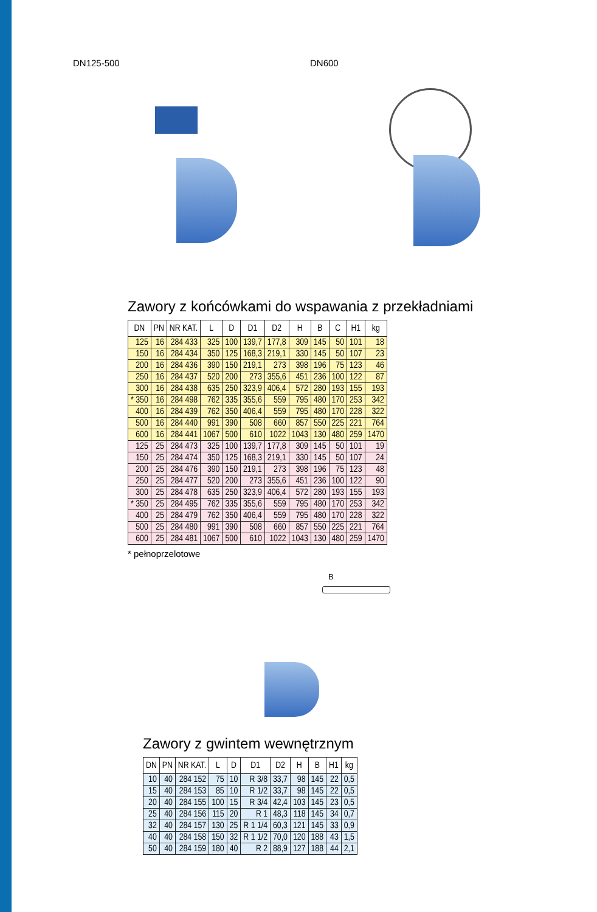DN125-500 DN600
Zawory z końcówkami do wspawania z przekładniami
| DN | PN | NR KAT. | L | D | D1 | D2 | H | B | C | H1 | kg |
| --- | --- | --- | --- | --- | --- | --- | --- | --- | --- | --- | --- |
| 125 | 16 | 284 433 | 325 | 100 | 139,7 | 177,8 | 309 | 145 | 50 | 101 | 18 |
| 150 | 16 | 284 434 | 350 | 125 | 168,3 | 219,1 | 330 | 145 | 50 | 107 | 23 |
| 200 | 16 | 284 436 | 390 | 150 | 219,1 | 273 | 398 | 196 | 75 | 123 | 46 |
| 250 | 16 | 284 437 | 520 | 200 | 273 | 355,6 | 451 | 236 | 100 | 122 | 87 |
| 300 | 16 | 284 438 | 635 | 250 | 323,9 | 406,4 | 572 | 280 | 193 | 155 | 193 |
| * 350 | 16 | 284 498 | 762 | 335 | 355,6 | 559 | 795 | 480 | 170 | 253 | 342 |
| 400 | 16 | 284 439 | 762 | 350 | 406,4 | 559 | 795 | 480 | 170 | 228 | 322 |
| 500 | 16 | 284 440 | 991 | 390 | 508 | 660 | 857 | 550 | 225 | 221 | 764 |
| 600 | 16 | 284 441 | 1067 | 500 | 610 | 1022 | 1043 | 130 | 480 | 259 | 1470 |
| 125 | 25 | 284 473 | 325 | 100 | 139,7 | 177,8 | 309 | 145 | 50 | 101 | 19 |
| 150 | 25 | 284 474 | 350 | 125 | 168,3 | 219,1 | 330 | 145 | 50 | 107 | 24 |
| 200 | 25 | 284 476 | 390 | 150 | 219,1 | 273 | 398 | 196 | 75 | 123 | 48 |
| 250 | 25 | 284 477 | 520 | 200 | 273 | 355,6 | 451 | 236 | 100 | 122 | 90 |
| 300 | 25 | 284 478 | 635 | 250 | 323,9 | 406,4 | 572 | 280 | 193 | 155 | 193 |
| * 350 | 25 | 284 495 | 762 | 335 | 355,6 | 559 | 795 | 480 | 170 | 253 | 342 |
| 400 | 25 | 284 479 | 762 | 350 | 406,4 | 559 | 795 | 480 | 170 | 228 | 322 |
| 500 | 25 | 284 480 | 991 | 390 | 508 | 660 | 857 | 550 | 225 | 221 | 764 |
| 600 | 25 | 284 481 | 1067 | 500 | 610 | 1022 | 1043 | 130 | 480 | 259 | 1470 |
* pełnoprzelotowe
B
Zawory z gwintem wewnętrznym
| DN | PN | NR KAT. | L | D | D1 | D2 | H | B | H1 | kg |
| --- | --- | --- | --- | --- | --- | --- | --- | --- | --- | --- |
| 10 | 40 | 284 152 | 75 | 10 | R 3/8 | 33,7 | 98 | 145 | 22 | 0,5 |
| 15 | 40 | 284 153 | 85 | 10 | R 1/2 | 33,7 | 98 | 145 | 22 | 0,5 |
| 20 | 40 | 284 155 | 100 | 15 | R 3/4 | 42,4 | 103 | 145 | 23 | 0,5 |
| 25 | 40 | 284 156 | 115 | 20 | R 1 | 48,3 | 118 | 145 | 34 | 0,7 |
| 32 | 40 | 284 157 | 130 | 25 | R 1 1/4 | 60,3 | 121 | 145 | 33 | 0,9 |
| 40 | 40 | 284 158 | 150 | 32 | R 1 1/2 | 70,0 | 120 | 188 | 43 | 1,5 |
| 50 | 40 | 284 159 | 180 | 40 | R 2 | 88,9 | 127 | 188 | 44 | 2,1 |